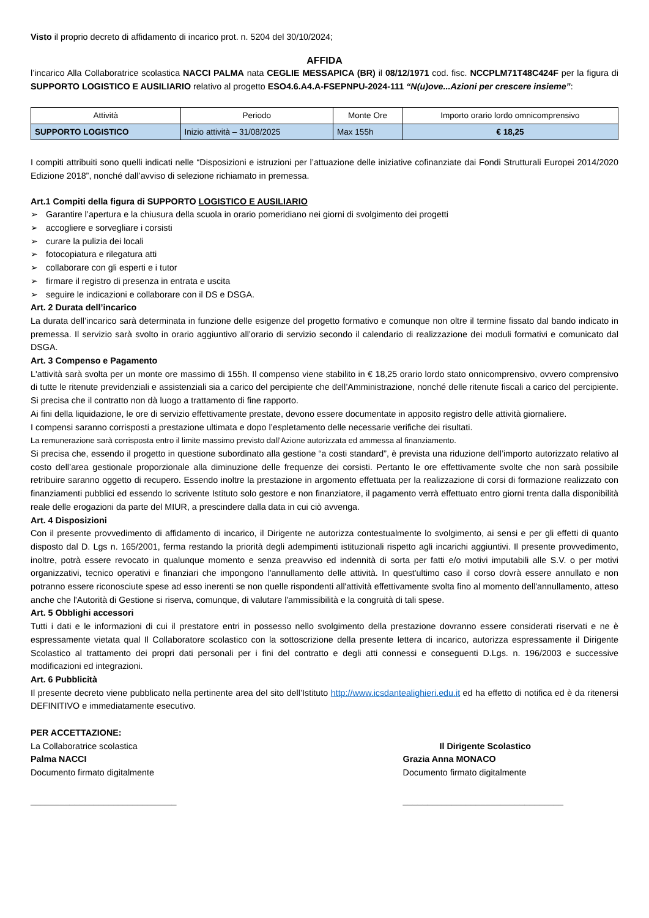Visto il proprio decreto di affidamento di incarico prot. n. 5204 del 30/10/2024;
AFFIDA
l’incarico Alla Collaboratrice scolastica NACCI PALMA nata CEGLIE MESSAPICA (BR) il 08/12/1971 cod. fisc. NCCPLM71T48C424F per la figura di SUPPORTO LOGISTICO E AUSILIARIO relativo al progetto ESO4.6.A4.A-FSEPNPU-2024-111 “N(u)ove...Azioni per crescere insieme”:
| Attività | Periodo | Monte Ore | Importo orario lordo omnicomprensivo |
| --- | --- | --- | --- |
| SUPPORTO LOGISTICO | Inizio attività – 31/08/2025 | Max 155h | € 18,25 |
I compiti attribuiti sono quelli indicati nelle “Disposizioni e istruzioni per l’attuazione delle iniziative cofinanziate dai Fondi Strutturali Europei 2014/2020 Edizione 2018”, nonché dall’avviso di selezione richiamato in premessa.
Art.1 Compiti della figura di SUPPORTO LOGISTICO E AUSILIARIO
➢ Garantire l’apertura e la chiusura della scuola in orario pomeridiano nei giorni di svolgimento dei progetti
➢ accogliere e sorvegliare i corsisti
➢ curare la pulizia dei locali
➢ fotocopiatura e rilegatura atti
➢ collaborare con gli esperti e i tutor
➢ firmare il registro di presenza in entrata e uscita
➢ seguire le indicazioni e collaborare con il DS e DSGA.
Art. 2 Durata dell’incarico
La durata dell’incarico sarà determinata in funzione delle esigenze del progetto formativo e comunque non oltre il termine fissato dal bando indicato in premessa. Il servizio sarà svolto in orario aggiuntivo all’orario di servizio secondo il calendario di realizzazione dei moduli formativi e comunicato dal DSGA.
Art. 3 Compenso e Pagamento
L'attività sarà svolta per un monte ore massimo di 155h. Il compenso viene stabilito in € 18,25 orario lordo stato onnicomprensivo, ovvero comprensivo di tutte le ritenute previdenziali e assistenziali sia a carico del percipiente che dell’Amministrazione, nonché delle ritenute fiscali a carico del percipiente. Si precisa che il contratto non dà luogo a trattamento di fine rapporto.
Ai fini della liquidazione, le ore di servizio effettivamente prestate, devono essere documentate in apposito registro delle attività giornaliere.
I compensi saranno corrisposti a prestazione ultimata e dopo l’espletamento delle necessarie verifiche dei risultati.
La remunerazione sarà corrisposta entro il limite massimo previsto dall’Azione autorizzata ed ammessa al finanziamento.
Si precisa che, essendo il progetto in questione subordinato alla gestione “a costi standard”, è prevista una riduzione dell’importo autorizzato relativo al costo dell’area gestionale proporzionale alla diminuzione delle frequenze dei corsisti. Pertanto le ore effettivamente svolte che non sarà possibile retribuire saranno oggetto di recupero. Essendo inoltre la prestazione in argomento effettuata per la realizzazione di corsi di formazione realizzato con finanziamenti pubblici ed essendo lo scrivente Istituto solo gestore e non finanziatore, il pagamento verrà effettuato entro giorni trenta dalla disponibilità reale delle erogazioni da parte del MIUR, a prescindere dalla data in cui ciò avvenga.
Art. 4 Disposizioni
Con il presente provvedimento di affidamento di incarico, il Dirigente ne autorizza contestualmente lo svolgimento, ai sensi e per gli effetti di quanto disposto dal D. Lgs n. 165/2001, ferma restando la priorità degli adempimenti istituzionali rispetto agli incarichi aggiuntivi. Il presente provvedimento, inoltre, potrà essere revocato in qualunque momento e senza preavviso ed indennità di sorta per fatti e/o motivi imputabili alle S.V. o per motivi organizzativi, tecnico operativi e finanziari che impongono l'annullamento delle attività. In quest'ultimo caso il corso dovrà essere annullato e non potranno essere riconosciute spese ad esso inerenti se non quelle rispondenti all'attività effettivamente svolta fino al momento dell'annullamento, atteso anche che l'Autorità di Gestione si riserva, comunque, di valutare l'ammissibilità e la congruità di tali spese.
Art. 5 Obblighi accessori
Tutti i dati e le informazioni di cui il prestatore entri in possesso nello svolgimento della prestazione dovranno essere considerati riservati e ne è espressamente vietata qual Il Collaboratore scolastico con la sottoscrizione della presente lettera di incarico, autorizza espressamente il Dirigente Scolastico al trattamento dei propri dati personali per i fini del contratto e degli atti connessi e conseguenti D.Lgs. n. 196/2003 e successive modificazioni ed integrazioni.
Art. 6 Pubblicità
Il presente decreto viene pubblicato nella pertinente area del sito dell’Istituto http://www.icsdantealighieri.edu.it ed ha effetto di notifica ed è da ritenersi DEFINITIVO e immediatamente esecutivo.
PER ACCETTAZIONE:
La Collaboratrice scolastica
Palma NACCI
Documento firmato digitalmente
______________________________
Il Dirigente Scolastico
Grazia Anna MONACO
Documento firmato digitalmente
_________________________________